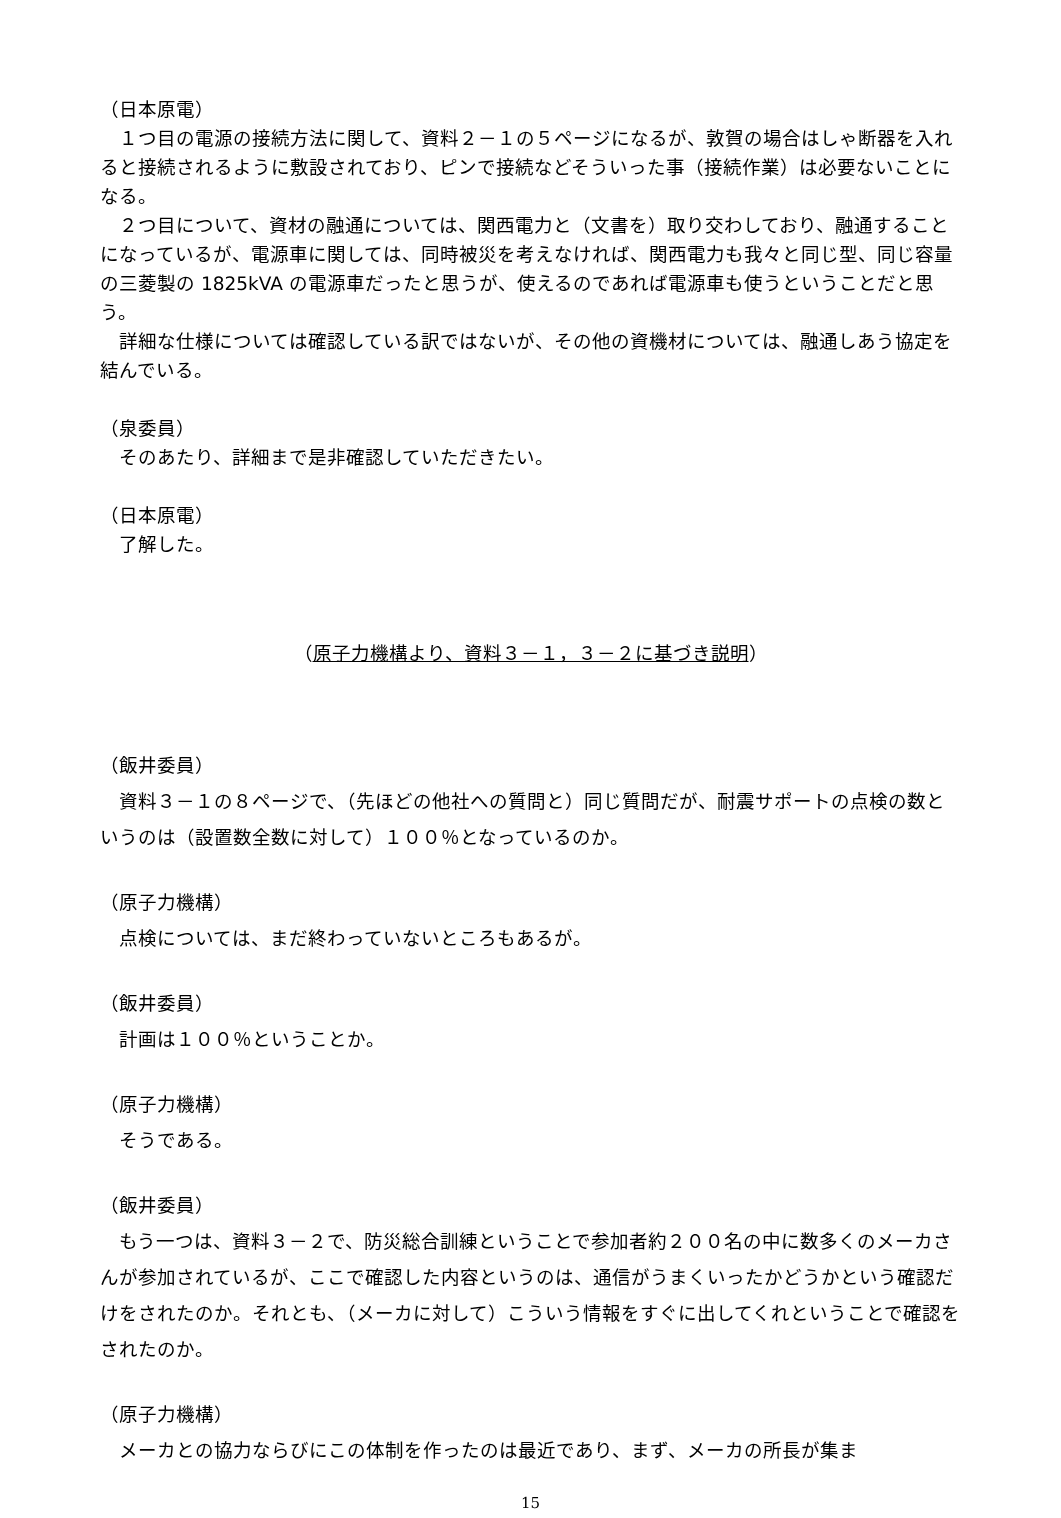（日本原電）
　１つ目の電源の接続方法に関して、資料２－１の５ページになるが、敦賀の場合はしゃ断器を入れると接続されるように敷設されており、ピンで接続などそういった事（接続作業）は必要ないことになる。
　２つ目について、資材の融通については、関西電力と（文書を）取り交わしており、融通することになっているが、電源車に関しては、同時被災を考えなければ、関西電力も我々と同じ型、同じ容量の三菱製の 1825kVA の電源車だったと思うが、使えるのであれば電源車も使うということだと思う。
　詳細な仕様については確認している訳ではないが、その他の資機材については、融通しあう協定を結んでいる。
（泉委員）
　そのあたり、詳細まで是非確認していただきたい。
（日本原電）
　了解した。
（原子力機構より、資料３－１，３－２に基づき説明）
（飯井委員）
　資料３－１の８ページで、（先ほどの他社への質問と）同じ質問だが、耐震サポートの点検の数というのは（設置数全数に対して）１００％となっているのか。
（原子力機構）
　点検については、まだ終わっていないところもあるが。
（飯井委員）
　計画は１００％ということか。
（原子力機構）
　そうである。
（飯井委員）
　もう一つは、資料３－２で、防災総合訓練ということで参加者約２００名の中に数多くのメーカさんが参加されているが、ここで確認した内容というのは、通信がうまくいったかどうかという確認だけをされたのか。それとも、（メーカに対して）こういう情報をすぐに出してくれということで確認をされたのか。
（原子力機構）
　メーカとの協力ならびにこの体制を作ったのは最近であり、まず、メーカの所長が集ま
15